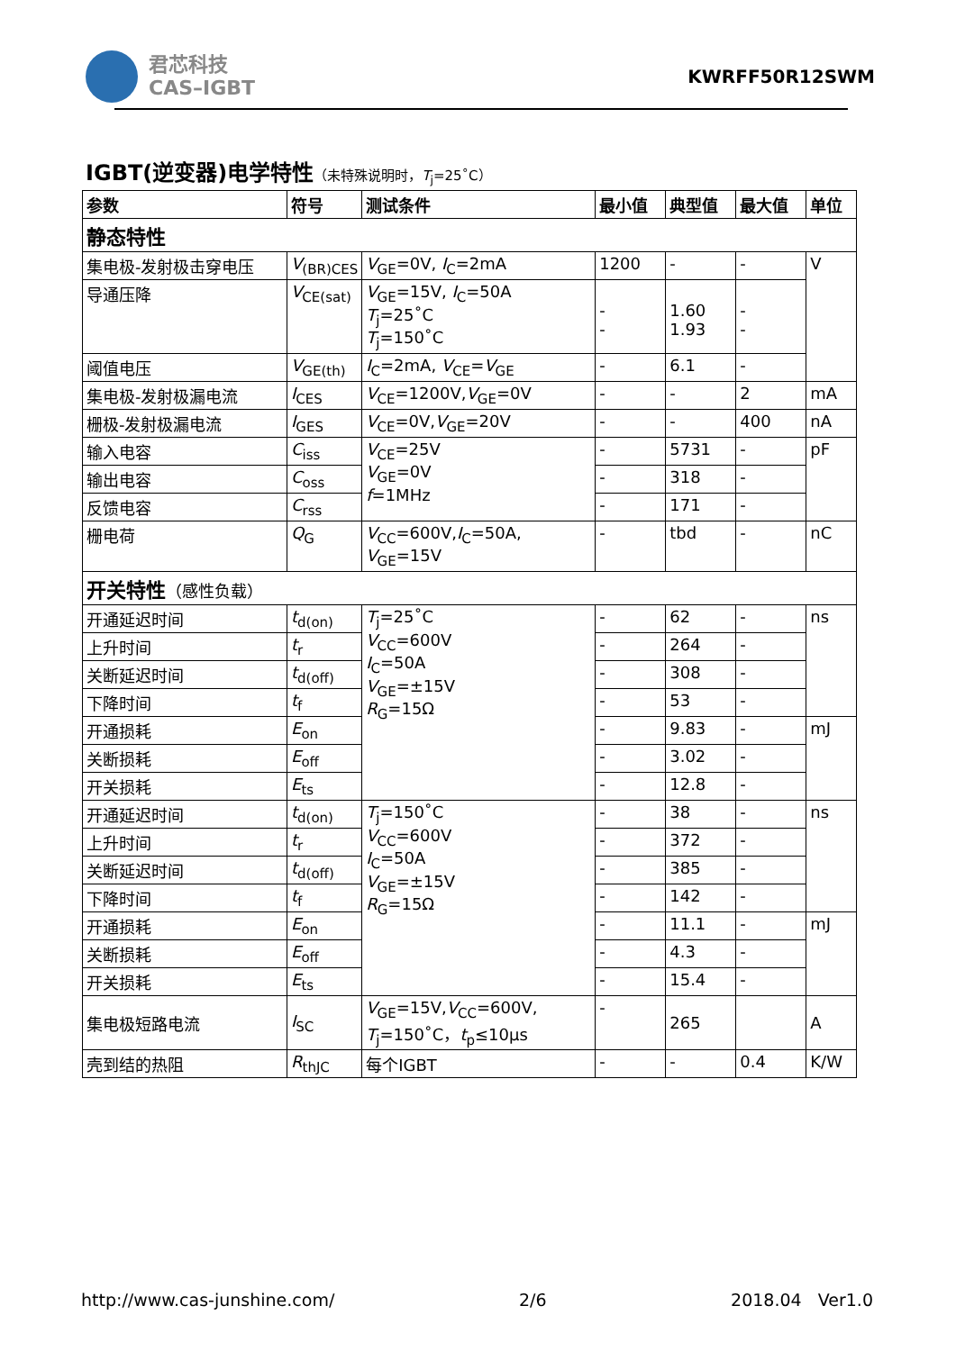君芯科技
CAS–IGBT
KWRFF50R12SWM
IGBT(逆变器)电学特性（未特殊说明时，T<sub>j</sub>=25˚C）
| 参数 | 符号 | 测试条件 | 最小值 | 典型值 | 最大值 | 单位 |
| --- | --- | --- | --- | --- | --- | --- |
| 静态特性 | | | | | | |
| 集电极-发射极击穿电压 | V<sub>(BR)CES</sub> | V<sub>GE</sub>=0V, I<sub>C</sub>=2mA | 1200 | - | - | V |
| 导通压降 | V<sub>CE(sat)</sub> | V<sub>GE</sub>=15V, I<sub>C</sub>=50A T<sub>j</sub>=25˚C T<sub>j</sub>=150˚C | - - | 1.60 1.93 | - - | |
| 阈值电压 | V<sub>GE(th)</sub> | I<sub>C</sub>=2mA, V<sub>CE</sub>= V<sub>GE</sub> | - | 6.1 | - | |
| 集电极-发射极漏电流 | I<sub>CES</sub> | V<sub>CE</sub>=1200V, V<sub>GE</sub>=0V | - | - | 2 | mA |
| 栅极-发射极漏电流 | I<sub>GES</sub> | V<sub>CE</sub>=0V, V<sub>GE</sub>=20V | - | - | 400 | nA |
| 输入电容 | C<sub>iss</sub> | V<sub>CE</sub>=25V V<sub>GE</sub>=0V f =1MHz | - | 5731 | - | pF |
| 输出电容 | C<sub>oss</sub> | | - | 318 | - | |
| 反馈电容 | C<sub>rss</sub> | | - | 171 | - | |
| 栅电荷 | Q<sub>G</sub> | V<sub>CC</sub>=600V, I<sub>C</sub>=50A, V<sub>GE</sub>=15V | - | tbd | - | nC |
| 开关特性 （感性负载） | | | | | | |
| 开通延迟时间 | t<sub>d(on)</sub> | T<sub>j</sub>=25˚C V<sub>CC</sub>=600V I<sub>C</sub>=50A V<sub>GE</sub>=±15V R<sub>G</sub>=15Ω | - | 62 | - | ns |
| 上升时间 | t<sub>r</sub> | | - | 264 | - | |
| 关断延迟时间 | t<sub>d(off)</sub> | | - | 308 | - | |
| 下降时间 | t<sub>f</sub> | | - | 53 | - | |
| 开通损耗 | E<sub>on</sub> | | - | 9.83 | - | mJ |
| 关断损耗 | E<sub>off</sub> | | - | 3.02 | - | |
| 开关损耗 | E<sub>ts</sub> | | - | 12.8 | - | |
| 开通延迟时间 | t<sub>d(on)</sub> | T<sub>j</sub>=150˚C V<sub>CC</sub>=600V I<sub>C</sub>=50A V<sub>GE</sub>=±15V R<sub>G</sub>=15Ω | - | 38 | - | ns |
| 上升时间 | t<sub>r</sub> | | - | 372 | - | |
| 关断延迟时间 | t<sub>d(off)</sub> | | - | 385 | - | |
| 下降时间 | t<sub>f</sub> | | - | 142 | - | |
| 开通损耗 | E<sub>on</sub> | | - | 11.1 | - | mJ |
| 关断损耗 | E<sub>off</sub> | | - | 4.3 | - | |
| 开关损耗 | E<sub>ts</sub> | | - | 15.4 | - | |
| 集电极短路电流 | I<sub>SC</sub> | V<sub>GE</sub>=15V, V<sub>CC</sub>=600V, T<sub>j</sub>=150˚C， t<sub>p</sub>≤10μs | - | 265 | | A |
| 壳到结的热阻 | R<sub>thJC</sub> | 每个IGBT | - | - | 0.4 | K/W |
http://www.cas-junshine.com/ 2/6 2018.04 Ver1.0